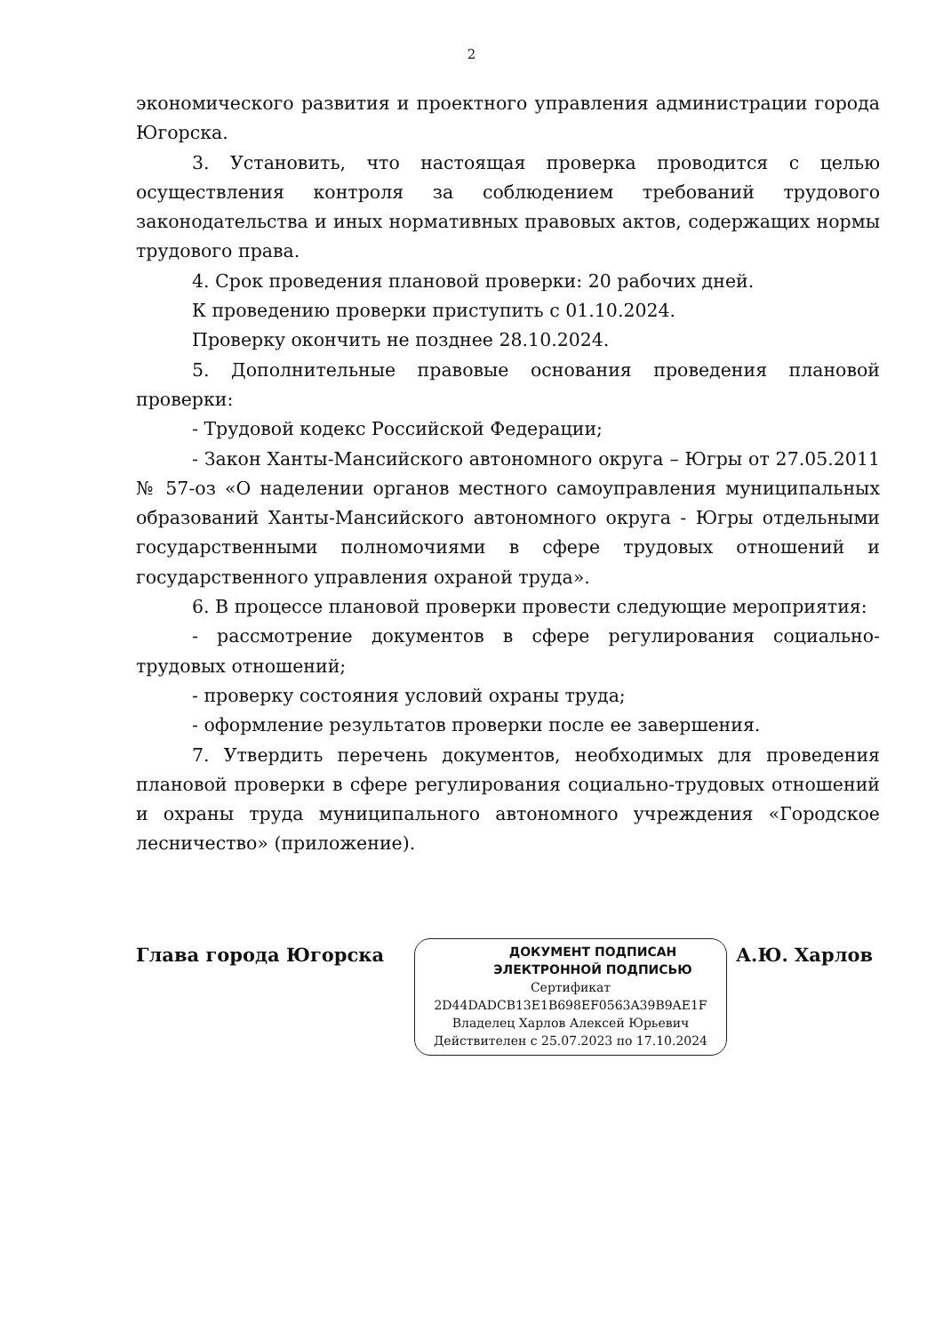2
экономического развития и проектного управления администрации города Югорска.
3. Установить, что настоящая проверка проводится с целью осуществления контроля за соблюдением требований трудового законодательства и иных нормативных правовых актов, содержащих нормы трудового права.
4. Срок проведения плановой проверки: 20 рабочих дней.
К проведению проверки приступить с 01.10.2024.
Проверку окончить не позднее 28.10.2024.
5. Дополнительные правовые основания проведения плановой проверки:
- Трудовой кодекс Российской Федерации;
- Закон Ханты-Мансийского автономного округа – Югры от 27.05.2011 № 57-оз «О наделении органов местного самоуправления муниципальных образований Ханты-Мансийского автономного округа - Югры отдельными государственными полномочиями в сфере трудовых отношений и государственного управления охраной труда».
6. В процессе плановой проверки провести следующие мероприятия:
- рассмотрение документов в сфере регулирования социально-трудовых отношений;
- проверку состояния условий охраны труда;
- оформление результатов проверки после ее завершения.
7. Утвердить перечень документов, необходимых для проведения плановой проверки в сфере регулирования социально-трудовых отношений и охраны труда муниципального автономного учреждения «Городское лесничество» (приложение).
Глава города Югорска
ДОКУМЕНТ ПОДПИСАН
ЭЛЕКТРОННОЙ ПОДПИСЬЮ
Сертификат
2D44DADCB13E1B698EF0563A39B9AE1F
Владелец Харлов Алексей Юрьевич
Действителен с 25.07.2023 по 17.10.2024
А.Ю. Харлов